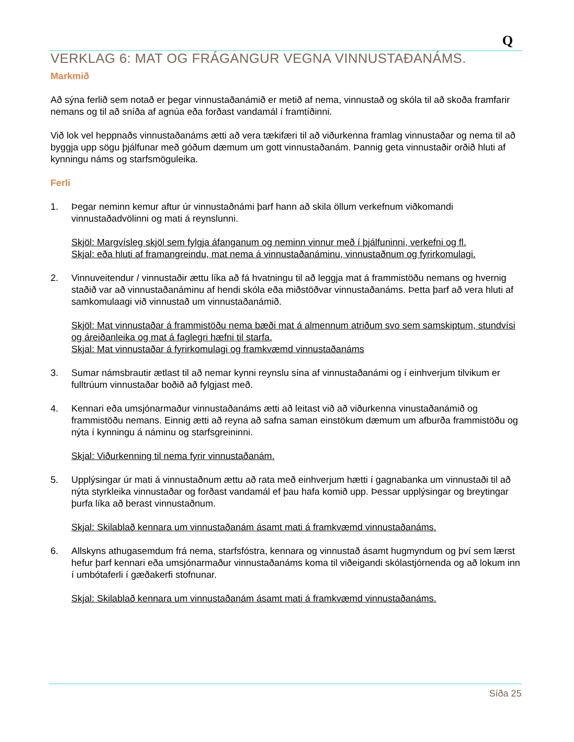Q
VERKLAG 6: MAT OG FRÁGANGUR VEGNA VINNUSTAÐANÁMS.
Markmið
Að sýna ferlið sem notað er þegar vinnustaðanámið er metið af nema, vinnustað og skóla til að skoða framfarir nemans og til að sníða af agnúa eða forðast vandamál í framtíðinni.
Við lok vel heppnaðs vinnustaðanáms ætti að vera tækifæri til að viðurkenna framlag vinnustaðar og nema til að byggja upp sögu þjálfunar með góðum dæmum um gott vinnustaðanám. Þannig geta vinnustaðir orðið hluti af kynningu náms og starfsmöguleika.
Ferli
1. Þegar neminn kemur aftur úr vinnustaðnámi þarf hann að skila öllum verkefnum viðkomandi vinnustaðadvölinni og mati á reynslunni.
Skjöl: Margvísleg skjöl sem fylgja áfanganum og neminn vinnur með í þjálfuninni, verkefni og fl.
Skjal: eða hluti af framangreindu, mat nema á vinnustaðanáminu, vinnustaðnum og fyrirkomulagi.
2. Vinnuveitendur / vinnustaðir ættu líka að fá hvatningu til að leggja mat á frammistöðu nemans og hvernig staðið var að vinnustaðanáminu af hendi skóla eða miðstöðvar vinnustaðanáms. Þetta þarf að vera hluti af samkomulaagi við vinnustað um vinnustaðanámið.
Skjöl: Mat vinnustaðar á frammistöðu nema bæði mat á almennum atriðum svo sem samskiptum, stundvísi og áreiðanleika og mat á faglegri hæfni til starfa.
Skjal: Mat vinnustaðar á fyrirkomulagi og framkvæmd vinnustaðanáms
3. Sumar námsbrautir ætlast til að nemar kynni reynslu sína af vinnustaðanámi og í einhverjum tilvikum er fulltrúum vinnustaðar boðið að fylgjast með.
4. Kennari eða umsjónarmaður vinnustaðanáms ætti að leitast við að viðurkenna vinustaðanámið og frammistöðu nemans. Einnig ætti að reyna að safna saman einstökum dæmum um afburða frammistöðu og nýta í kynningu á náminu og starfsgreininni.
Skjal: Viðurkenning til nema fyrir vinnustaðanám.
5. Upplýsingar úr mati á vinnustaðnum ættu að rata með einhverjum hætti í gagnabanka um vinnustaði til að nýta styrkleika vinnustaðar og forðast vandamál ef þau hafa komið upp. Þessar upplýsingar og breytingar þurfa líka að berast vinnustaðnum.
Skjal: Skilablað kennara um vinnustaðanám ásamt mati á framkvæmd vinnustaðanáms.
6. Allskyns athugasemdum frá nema, starfsfóstra, kennara og vinnustað ásamt hugmyndum og því sem lærst hefur þarf kennari eða umsjónarmaður vinnustaðanáms koma til viðeigandi skólastjórnenda og að lokum inn í umbótaferli í gæðakerfi stofnunar.
Skjal: Skilablað kennara um vinnustaðanám ásamt mati á framkvæmd vinnustaðanáms.
Síða 25